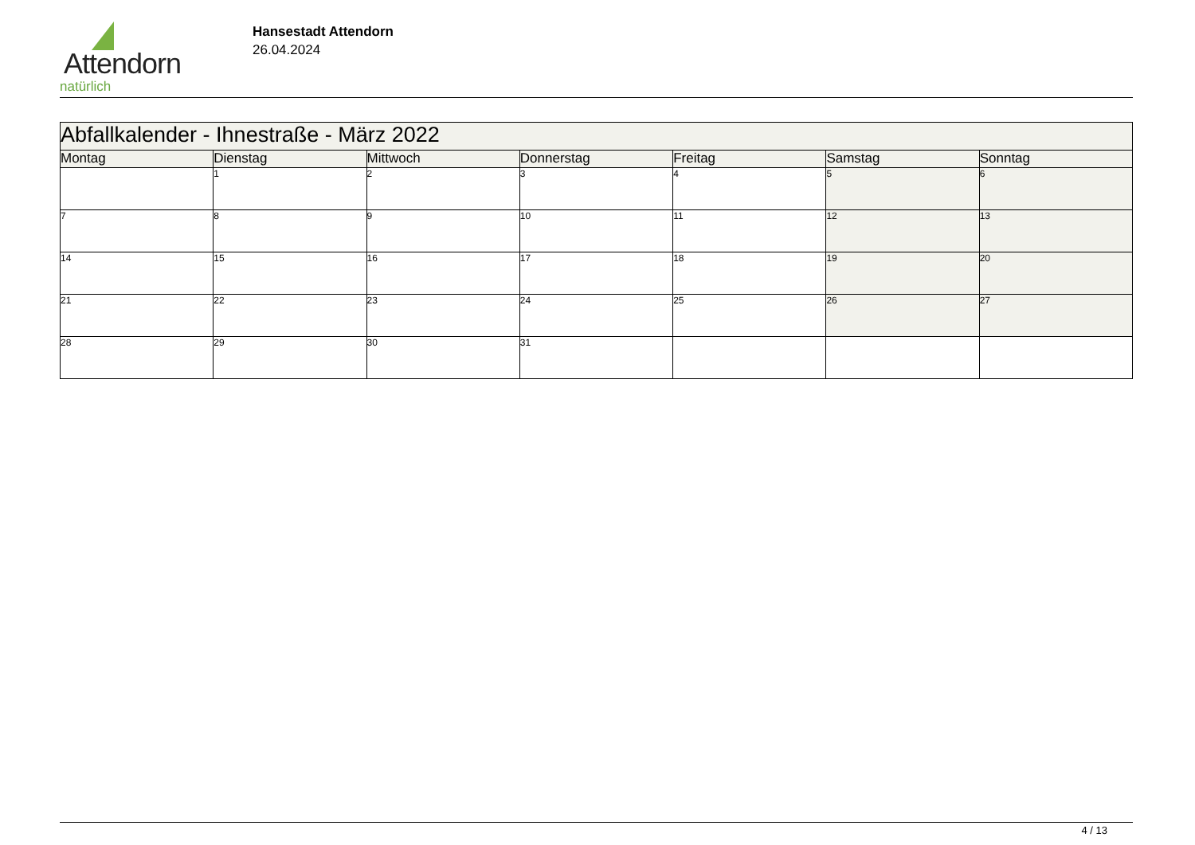Attendorn
natürlich
Hansestadt Attendorn
26.04.2024
| Abfallkalender - Ihnestraße - März 2022 | | | | | | |
| --- | --- | --- | --- | --- | --- | --- |
| Montag | Dienstag | Mittwoch | Donnerstag | Freitag | Samstag | Sonntag |
| | 1 | 2 | 3 | 4 | 5 | 6 |
| 7 | 8 | 9 | 10 | 11 | 12 | 13 |
| 14 | 15 | 16 | 17 | 18 | 19 | 20 |
| 21 | 22 | 23 | 24 | 25 | 26 | 27 |
| 28 | 29 | 30 | 31 | | | |
4 / 13